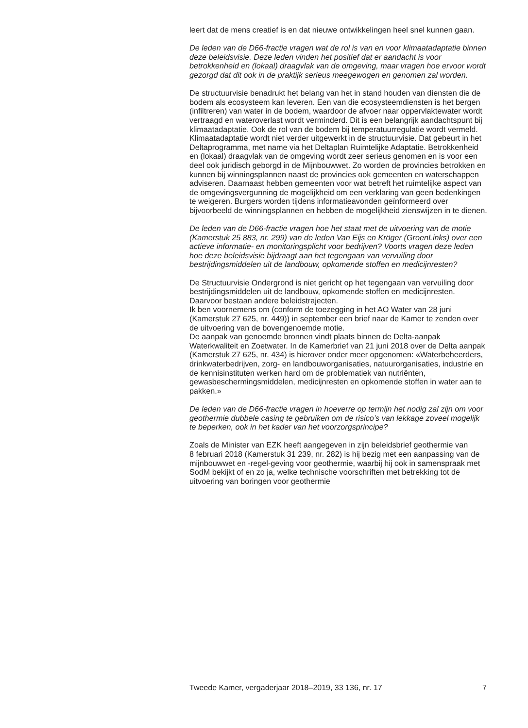leert dat de mens creatief is en dat nieuwe ontwikkelingen heel snel kunnen gaan.
De leden van de D66-fractie vragen wat de rol is van en voor klimaatadaptatie binnen deze beleidsvisie. Deze leden vinden het positief dat er aandacht is voor betrokkenheid en (lokaal) draagvlak van de omgeving, maar vragen hoe ervoor wordt gezorgd dat dit ook in de praktijk serieus meegewogen en genomen zal worden.
De structuurvisie benadrukt het belang van het in stand houden van diensten die de bodem als ecosysteem kan leveren. Een van die ecosysteemdiensten is het bergen (infiltreren) van water in de bodem, waardoor de afvoer naar oppervlaktewater wordt vertraagd en wateroverlast wordt verminderd. Dit is een belangrijk aandachtspunt bij klimaatadaptatie. Ook de rol van de bodem bij temperatuurregulatie wordt vermeld. Klimaatadaptatie wordt niet verder uitgewerkt in de structuurvisie. Dat gebeurt in het Deltaprogramma, met name via het Deltaplan Ruimtelijke Adaptatie. Betrokkenheid en (lokaal) draagvlak van de omgeving wordt zeer serieus genomen en is voor een deel ook juridisch geborgd in de Mijnbouwwet. Zo worden de provincies betrokken en kunnen bij winningsplannen naast de provincies ook gemeenten en waterschappen adviseren. Daarnaast hebben gemeenten voor wat betreft het ruimtelijke aspect van de omgevingsvergunning de mogelijkheid om een verklaring van geen bedenkingen te weigeren. Burgers worden tijdens informatieavonden geïnformeerd over bijvoorbeeld de winningsplannen en hebben de mogelijkheid zienswijzen in te dienen.
De leden van de D66-fractie vragen hoe het staat met de uitvoering van de motie (Kamerstuk 25 883, nr. 299) van de leden Van Eijs en Kröger (GroenLinks) over een actieve informatie- en monitoringsplicht voor bedrijven? Voorts vragen deze leden hoe deze beleidsvisie bijdraagt aan het tegengaan van vervuiling door bestrijdingsmiddelen uit de landbouw, opkomende stoffen en medicijnresten?
De Structuurvisie Ondergrond is niet gericht op het tegengaan van vervuiling door bestrijdingsmiddelen uit de landbouw, opkomende stoffen en medicijnresten. Daarvoor bestaan andere beleidstrajecten.
Ik ben voornemens om (conform de toezegging in het AO Water van 28 juni (Kamerstuk 27 625, nr. 449)) in september een brief naar de Kamer te zenden over de uitvoering van de bovengenoemde motie.
De aanpak van genoemde bronnen vindt plaats binnen de Delta-aanpak Waterkwaliteit en Zoetwater. In de Kamerbrief van 21 juni 2018 over de Delta aanpak (Kamerstuk 27 625, nr. 434) is hierover onder meer opgenomen: «Waterbeheerders, drinkwaterbedrijven, zorg- en landbouworganisaties, natuurorganisaties, industrie en de kennisinstituten werken hard om de problematiek van nutriënten, gewasbeschermingsmiddelen, medicijnresten en opkomende stoffen in water aan te pakken.»
De leden van de D66-fractie vragen in hoeverre op termijn het nodig zal zijn om voor geothermie dubbele casing te gebruiken om de risico’s van lekkage zoveel mogelijk te beperken, ook in het kader van het voorzorgsprincipe?
Zoals de Minister van EZK heeft aangegeven in zijn beleidsbrief geothermie van
8 februari 2018 (Kamerstuk 31 239, nr. 282) is hij bezig met een aanpassing van de mijnbouwwet en -regel-geving voor geothermie, waarbij hij ook in samenspraak met SodM bekijkt of en zo ja, welke technische voorschriften met betrekking tot de uitvoering van boringen voor geothermie
Tweede Kamer, vergaderjaar 2018–2019, 33 136, nr. 17 7